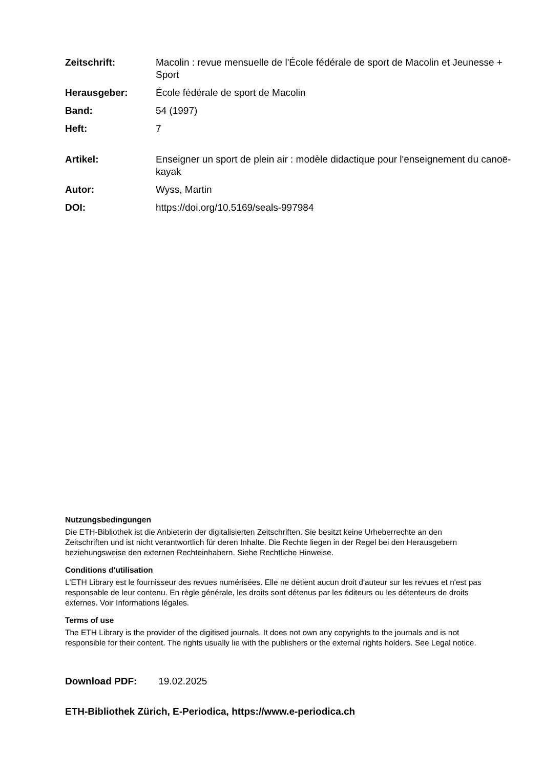Zeitschrift: Macolin : revue mensuelle de l'École fédérale de sport de Macolin et Jeunesse + Sport
Herausgeber: École fédérale de sport de Macolin
Band: 54 (1997)
Heft: 7
Artikel: Enseigner un sport de plein air : modèle didactique pour l'enseignement du canoë-kayak
Autor: Wyss, Martin
DOI: https://doi.org/10.5169/seals-997984
Nutzungsbedingungen
Die ETH-Bibliothek ist die Anbieterin der digitalisierten Zeitschriften. Sie besitzt keine Urheberrechte an den Zeitschriften und ist nicht verantwortlich für deren Inhalte. Die Rechte liegen in der Regel bei den Herausgebern beziehungsweise den externen Rechteinhabern. Siehe Rechtliche Hinweise.
Conditions d'utilisation
L'ETH Library est le fournisseur des revues numérisées. Elle ne détient aucun droit d'auteur sur les revues et n'est pas responsable de leur contenu. En règle générale, les droits sont détenus par les éditeurs ou les détenteurs de droits externes. Voir Informations légales.
Terms of use
The ETH Library is the provider of the digitised journals. It does not own any copyrights to the journals and is not responsible for their content. The rights usually lie with the publishers or the external rights holders. See Legal notice.
Download PDF: 19.02.2025
ETH-Bibliothek Zürich, E-Periodica, https://www.e-periodica.ch